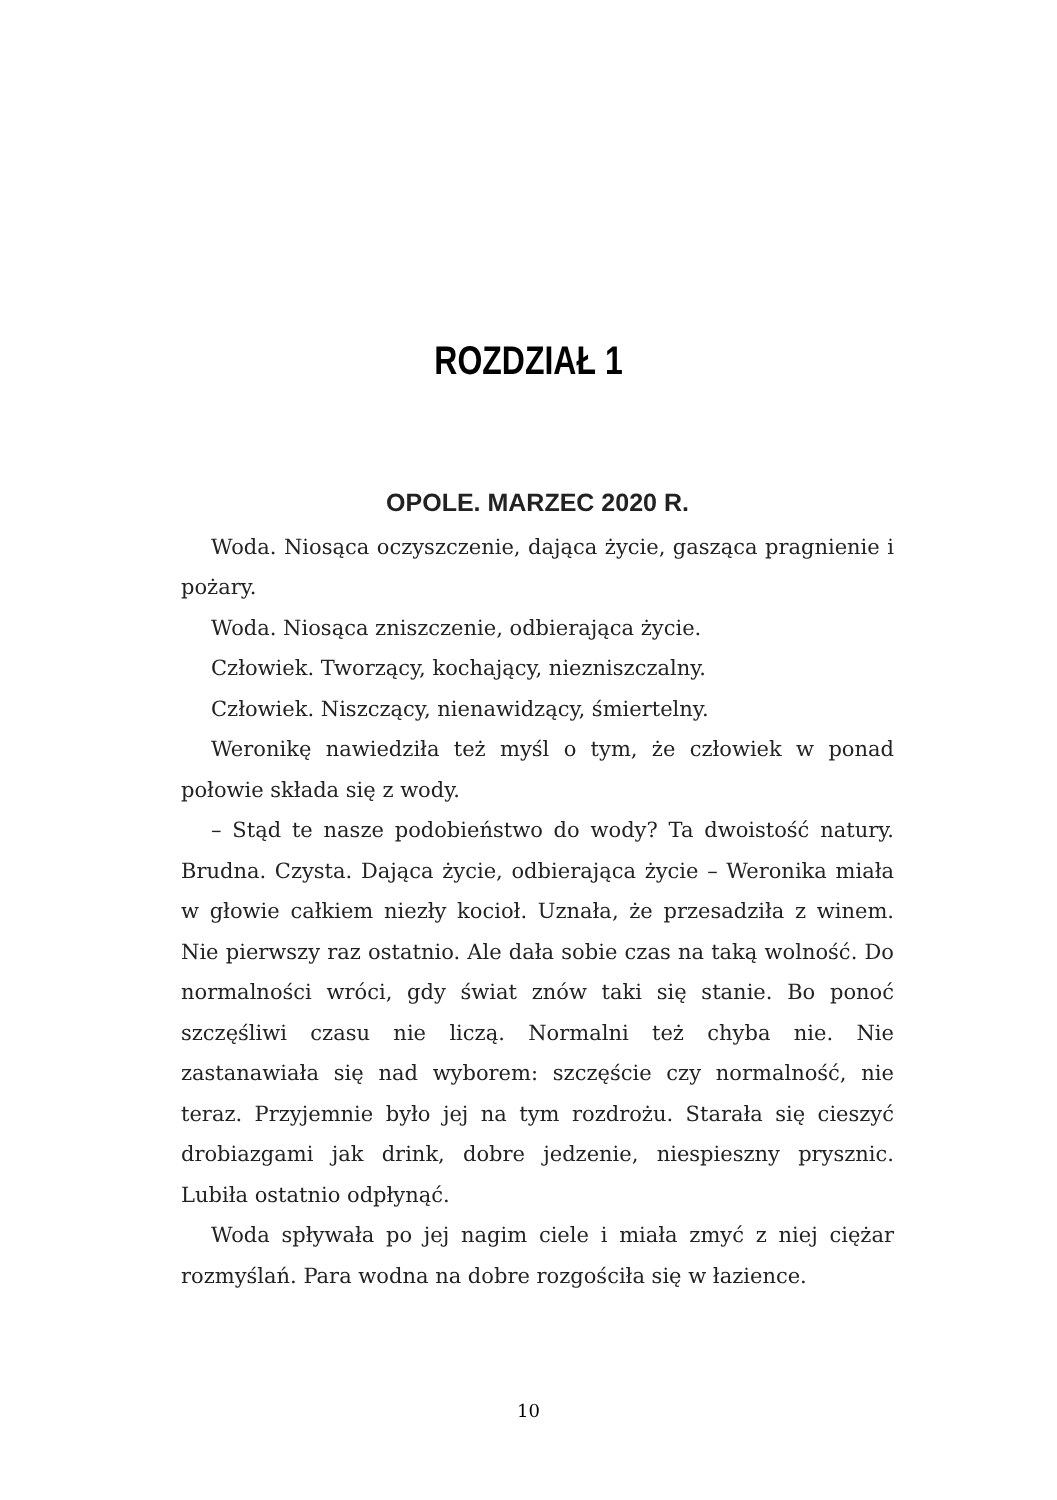ROZDZIAŁ 1
OPOLE. MARZEC 2020 R.
Woda. Niosąca oczyszczenie, dająca życie, gasząca pragnienie i pożary.
Woda. Niosąca zniszczenie, odbierająca życie.
Człowiek. Tworzący, kochający, niezniszczalny.
Człowiek. Niszczący, nienawidzący, śmiertelny.
Weronikę nawiedziła też myśl o tym, że człowiek w ponad połowie składa się z wody.
– Stąd te nasze podobieństwo do wody? Ta dwoistość natury. Brudna. Czysta. Dająca życie, odbierająca życie – Weronika miała w głowie całkiem niezły kocioł. Uznała, że przesadziła z winem. Nie pierwszy raz ostatnio. Ale dała sobie czas na taką wolność. Do normalności wróci, gdy świat znów taki się stanie. Bo ponoć szczęśliwi czasu nie liczą. Normalni też chyba nie. Nie zastanawiała się nad wyborem: szczęście czy normalność, nie teraz. Przyjemnie było jej na tym rozdrożu. Starała się cieszyć drobiazgami jak drink, dobre jedzenie, niespieszny prysznic. Lubiła ostatnio odpłynąć.
Woda spływała po jej nagim ciele i miała zmyć z niej ciężar rozmyślań. Para wodna na dobre rozgościła się w łazience.
10